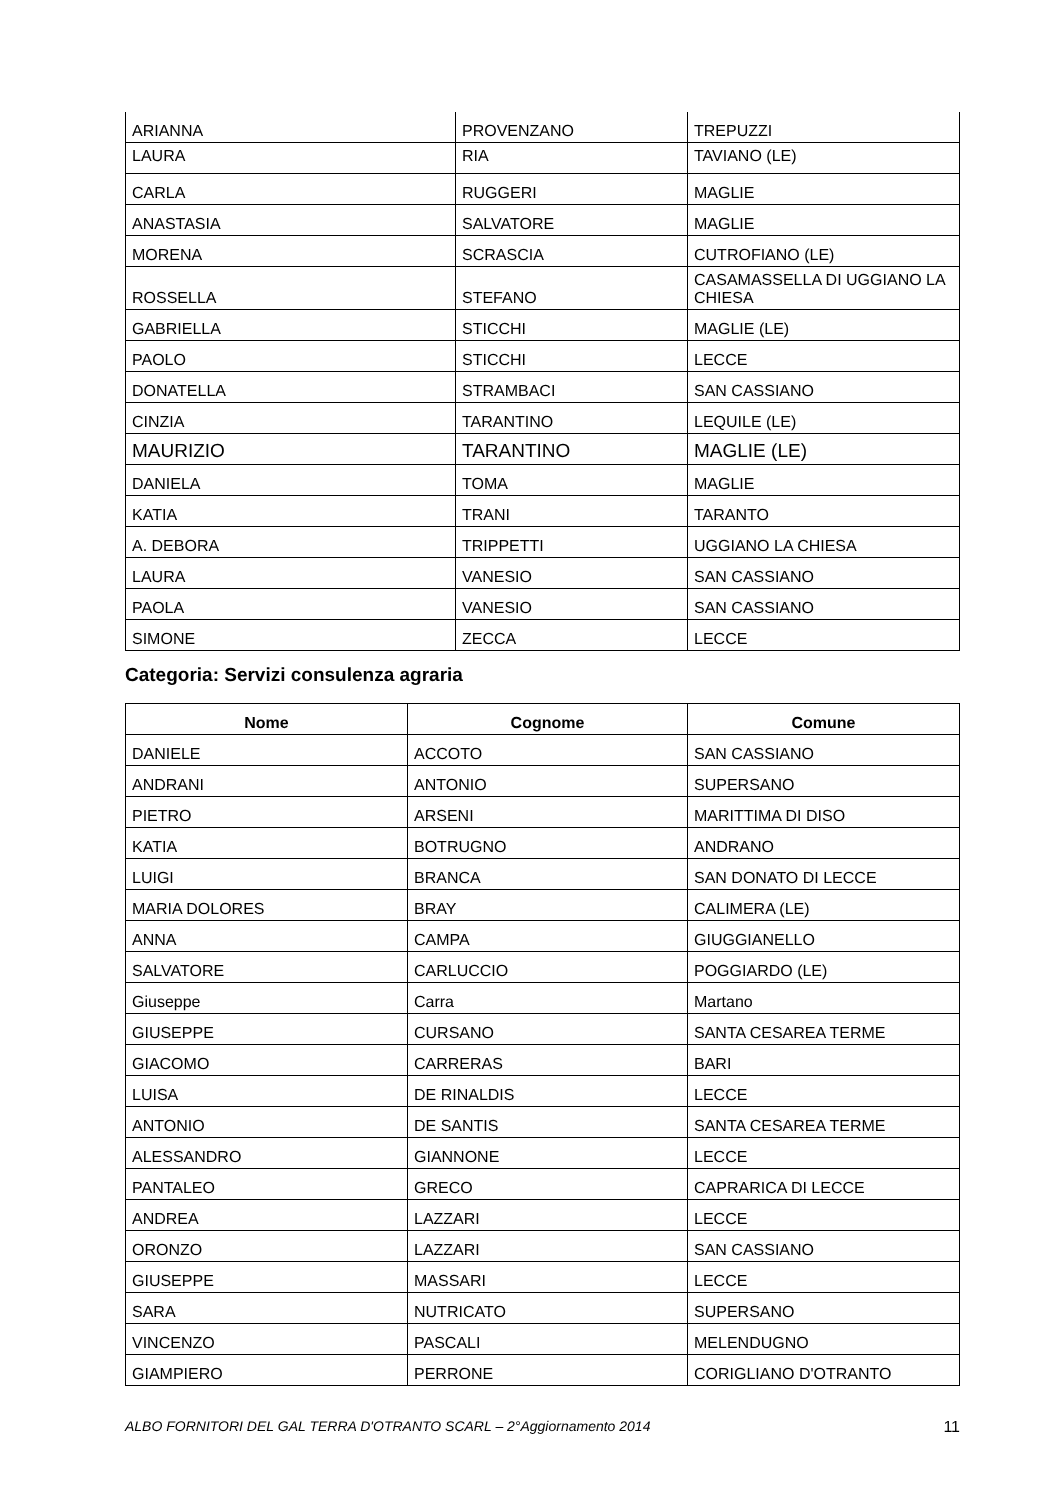| ARIANNA | PROVENZANO | TREPUZZI |
| LAURA | RIA | TAVIANO (LE) |
| CARLA | RUGGERI | MAGLIE |
| ANASTASIA | SALVATORE | MAGLIE |
| MORENA | SCRASCIA | CUTROFIANO (LE) |
| ROSSELLA | STEFANO | CASAMASSELLA DI UGGIANO LA CHIESA |
| GABRIELLA | STICCHI | MAGLIE (LE) |
| PAOLO | STICCHI | LECCE |
| DONATELLA | STRAMBACI | SAN CASSIANO |
| CINZIA | TARANTINO | LEQUILE (LE) |
| MAURIZIO | TARANTINO | MAGLIE (LE) |
| DANIELA | TOMA | MAGLIE |
| KATIA | TRANI | TARANTO |
| A. DEBORA | TRIPPETTI | UGGIANO LA CHIESA |
| LAURA | VANESIO | SAN CASSIANO |
| PAOLA | VANESIO | SAN CASSIANO |
| SIMONE | ZECCA | LECCE |
Categoria: Servizi consulenza agraria
| Nome | Cognome | Comune |
| --- | --- | --- |
| DANIELE | ACCOTO | SAN CASSIANO |
| ANDRANI | ANTONIO | SUPERSANO |
| PIETRO | ARSENI | MARITTIMA DI DISO |
| KATIA | BOTRUGNO | ANDRANO |
| LUIGI | BRANCA | SAN DONATO DI LECCE |
| MARIA DOLORES | BRAY | CALIMERA (LE) |
| ANNA | CAMPA | GIUGGIANELLO |
| SALVATORE | CARLUCCIO | POGGIARDO (LE) |
| Giuseppe | Carra | Martano |
| GIUSEPPE | CURSANO | SANTA CESAREA TERME |
| GIACOMO | CARRERAS | BARI |
| LUISA | DE RINALDIS | LECCE |
| ANTONIO | DE SANTIS | SANTA CESAREA TERME |
| ALESSANDRO | GIANNONE | LECCE |
| PANTALEO | GRECO | CAPRARICA DI LECCE |
| ANDREA | LAZZARI | LECCE |
| ORONZO | LAZZARI | SAN CASSIANO |
| GIUSEPPE | MASSARI | LECCE |
| SARA | NUTRICATO | SUPERSANO |
| VINCENZO | PASCALI | MELENDUGNO |
| GIAMPIERO | PERRONE | CORIGLIANO D'OTRANTO |
ALBO FORNITORI DEL GAL TERRA D'OTRANTO SCARL – 2°Aggiornamento 2014 11